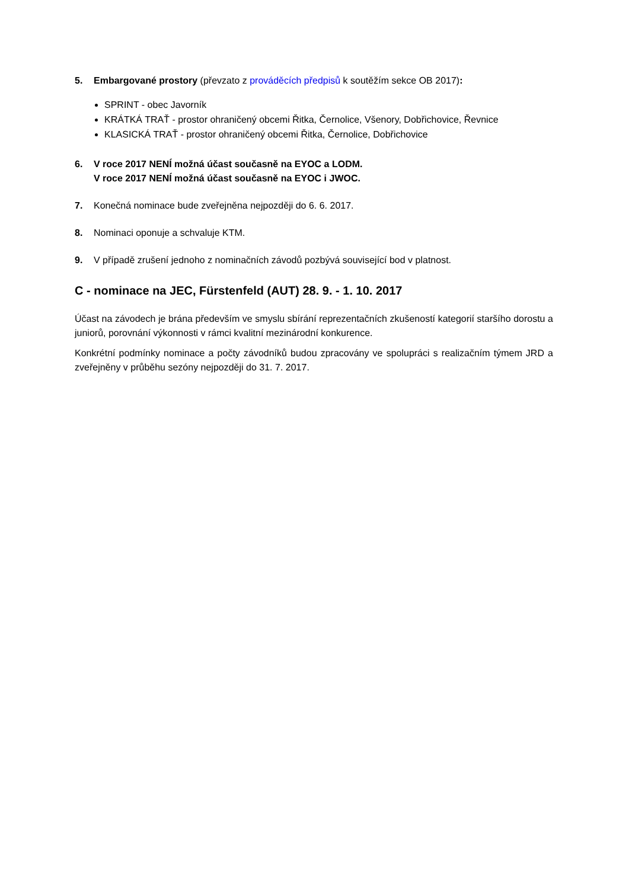5. Embargované prostory (převzato z prováděcích předpisů k soutěžím sekce OB 2017):
SPRINT - obec Javorník
KRÁTKÁ TRAŤ - prostor ohraničený obcemi Řitka, Černolice, Všenory, Dobřichovice, Řevnice
KLASICKÁ TRAŤ - prostor ohraničený obcemi Řitka, Černolice, Dobřichovice
6. V roce 2017 NENÍ možná účast současně na EYOC a LODM.
V roce 2017 NENÍ možná účast současně na EYOC i JWOC.
7. Konečná nominace bude zveřejněna nejpozději do 6. 6. 2017.
8. Nominaci oponuje a schvaluje KTM.
9. V případě zrušení jednoho z nominačních závodů pozbývá související bod v platnost.
C - nominace na JEC, Fürstenfeld (AUT) 28. 9. - 1. 10. 2017
Účast na závodech je brána především ve smyslu sbírání reprezentačních zkušeností kategorií staršího dorostu a juniorů, porovnání výkonnosti v rámci kvalitní mezinárodní konkurence.
Konkrétní podmínky nominace a počty závodníků budou zpracovány ve spolupráci s realizačním týmem JRD a zveřejněny v průběhu sezóny nejpozději do 31. 7. 2017.